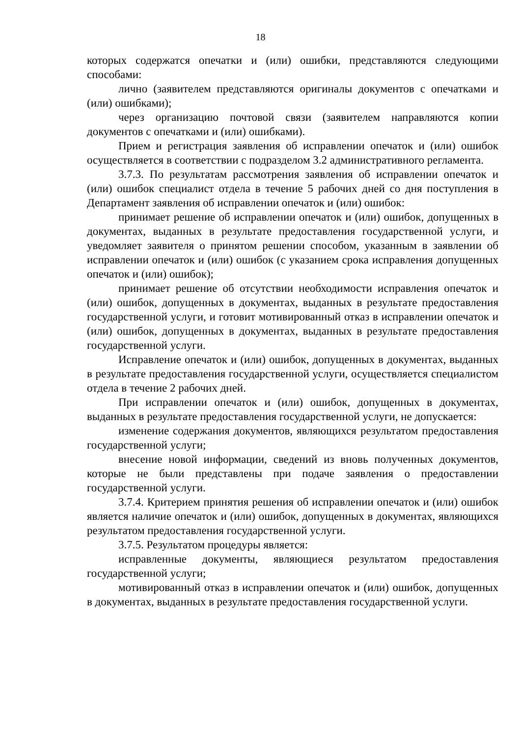18
которых содержатся опечатки и (или) ошибки, представляются следующими способами:
лично (заявителем представляются оригиналы документов с опечатками и (или) ошибками);
через организацию почтовой связи (заявителем направляются копии документов с опечатками и (или) ошибками).
Прием и регистрация заявления об исправлении опечаток и (или) ошибок осуществляется в соответствии с подразделом 3.2 административного регламента.
3.7.3. По результатам рассмотрения заявления об исправлении опечаток и (или) ошибок специалист отдела в течение 5 рабочих дней со дня поступления в Департамент заявления об исправлении опечаток и (или) ошибок:
принимает решение об исправлении опечаток и (или) ошибок, допущенных в документах, выданных в результате предоставления государственной услуги, и уведомляет заявителя о принятом решении способом, указанным в заявлении об исправлении опечаток и (или) ошибок (с указанием срока исправления допущенных опечаток и (или) ошибок);
принимает решение об отсутствии необходимости исправления опечаток и (или) ошибок, допущенных в документах, выданных в результате предоставления государственной услуги, и готовит мотивированный отказ в исправлении опечаток и (или) ошибок, допущенных в документах, выданных в результате предоставления государственной услуги.
Исправление опечаток и (или) ошибок, допущенных в документах, выданных в результате предоставления государственной услуги, осуществляется специалистом отдела в течение 2 рабочих дней.
При исправлении опечаток и (или) ошибок, допущенных в документах, выданных в результате предоставления государственной услуги, не допускается:
изменение содержания документов, являющихся результатом предоставления государственной услуги;
внесение новой информации, сведений из вновь полученных документов, которые не были представлены при подаче заявления о предоставлении государственной услуги.
3.7.4. Критерием принятия решения об исправлении опечаток и (или) ошибок является наличие опечаток и (или) ошибок, допущенных в документах, являющихся результатом предоставления государственной услуги.
3.7.5. Результатом процедуры является:
исправленные документы, являющиеся результатом предоставления государственной услуги;
мотивированный отказ в исправлении опечаток и (или) ошибок, допущенных в документах, выданных в результате предоставления государственной услуги.